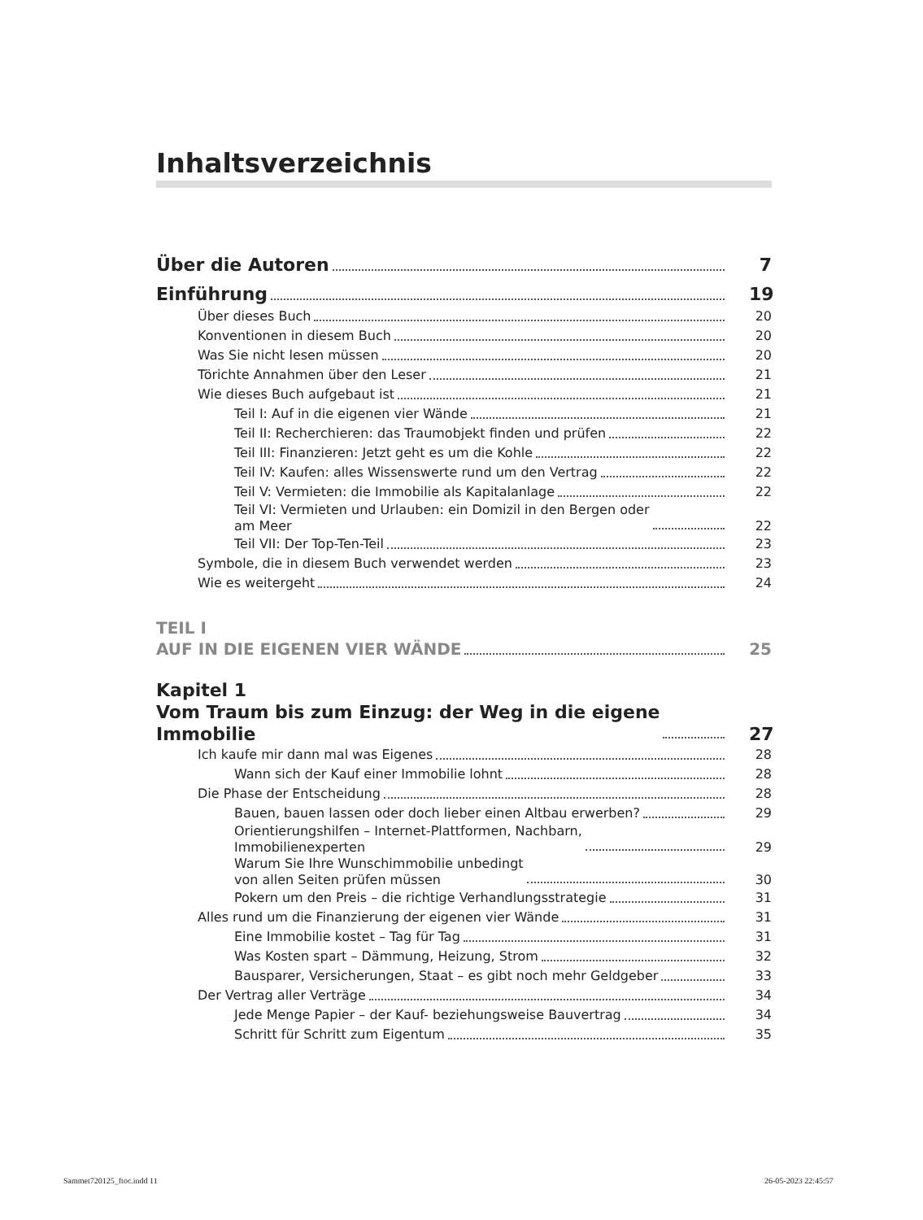Inhaltsverzeichnis
Über die Autoren 7
Einführung 19
Über dieses Buch 20
Konventionen in diesem Buch 20
Was Sie nicht lesen müssen 20
Törichte Annahmen über den Leser 21
Wie dieses Buch aufgebaut ist 21
Teil I: Auf in die eigenen vier Wände 21
Teil II: Recherchieren: das Traumobjekt finden und prüfen 22
Teil III: Finanzieren: Jetzt geht es um die Kohle 22
Teil IV: Kaufen: alles Wissenswerte rund um den Vertrag 22
Teil V: Vermieten: die Immobilie als Kapitalanlage 22
Teil VI: Vermieten und Urlauben: ein Domizil in den Bergen oder
am Meer 22
Teil VII: Der Top-Ten-Teil 23
Symbole, die in diesem Buch verwendet werden 23
Wie es weitergeht 24
TEIL I
AUF IN DIE EIGENEN VIER WÄNDE 25
Kapitel 1
Vom Traum bis zum Einzug: der Weg in die eigene
Immobilie 27
Ich kaufe mir dann mal was Eigenes 28
Wann sich der Kauf einer Immobilie lohnt 28
Die Phase der Entscheidung 28
Bauen, bauen lassen oder doch lieber einen Altbau erwerben? 29
Orientierungshilfen – Internet-Plattformen, Nachbarn,
Immobilienexperten 29
Warum Sie Ihre Wunschimmobilie unbedingt
von allen Seiten prüfen müssen 30
Pokern um den Preis – die richtige Verhandlungsstrategie 31
Alles rund um die Finanzierung der eigenen vier Wände 31
Eine Immobilie kostet – Tag für Tag 31
Was Kosten spart – Dämmung, Heizung, Strom 32
Bausparer, Versicherungen, Staat – es gibt noch mehr Geldgeber 33
Der Vertrag aller Verträge 34
Jede Menge Papier – der Kauf- beziehungsweise Bauvertrag 34
Schritt für Schritt zum Eigentum 35
Sammet720125_ftoc.indd 11 26-05-2023 22:45:57